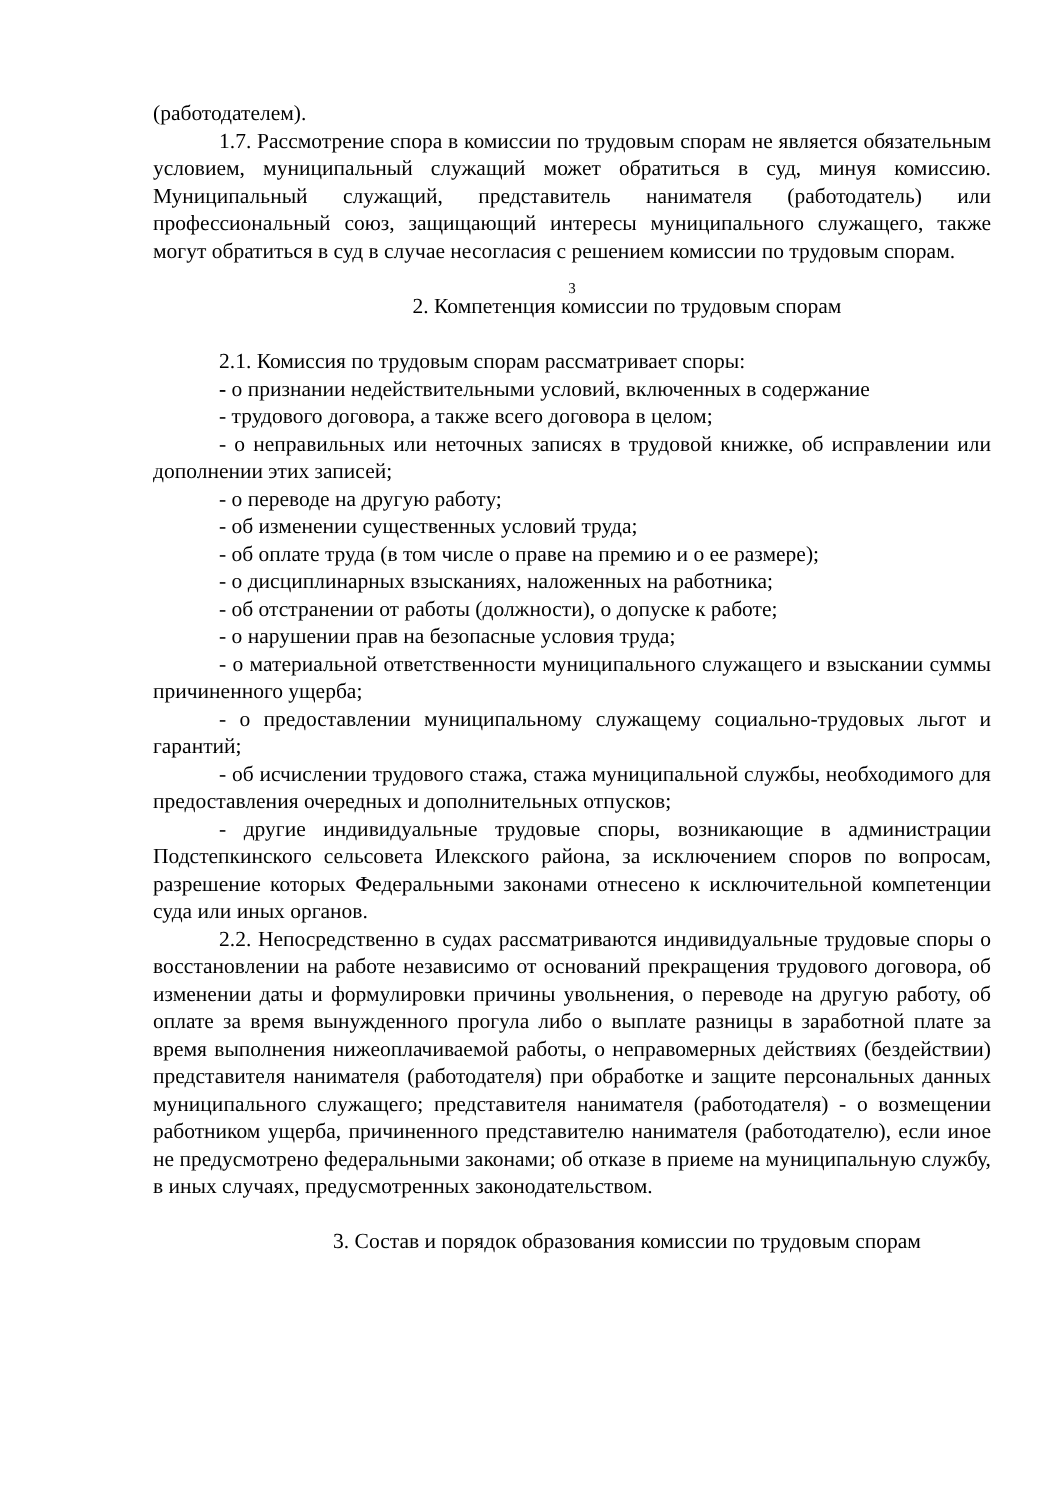(работодателем).
1.7. Рассмотрение спора в комиссии по трудовым спорам не является обязательным условием, муниципальный служащий может обратиться в суд, минуя комиссию. Муниципальный служащий, представитель нанимателя (работодатель) или профессиональный союз, защищающий интересы муниципального служащего, также могут обратиться в суд в случае несогласия с решением комиссии по трудовым спорам.
3
2. Компетенция комиссии по трудовым спорам
2.1. Комиссия по трудовым спорам рассматривает споры:
- о признании недействительными условий, включенных в содержание
- трудового договора, а также всего договора в целом;
- о неправильных или неточных записях в трудовой книжке, об исправлении или дополнении этих записей;
- о переводе на другую работу;
- об изменении существенных условий труда;
- об оплате труда (в том числе о праве на премию и о ее размере);
- о дисциплинарных взысканиях, наложенных на работника;
- об отстранении от работы (должности), о допуске к работе;
- о нарушении прав на безопасные условия труда;
- о материальной ответственности муниципального служащего и взыскании суммы причиненного ущерба;
- о предоставлении муниципальному служащему социально-трудовых льгот и гарантий;
- об исчислении трудового стажа, стажа муниципальной службы, необходимого для предоставления очередных и дополнительных отпусков;
- другие индивидуальные трудовые споры, возникающие в администрации Подстепкинского сельсовета Илекского района, за исключением споров по вопросам, разрешение которых Федеральными законами отнесено к исключительной компетенции суда или иных органов.
2.2. Непосредственно в судах рассматриваются индивидуальные трудовые споры о восстановлении на работе независимо от оснований прекращения трудового договора, об изменении даты и формулировки причины увольнения, о переводе на другую работу, об оплате за время вынужденного прогула либо о выплате разницы в заработной плате за время выполнения нижеоплачиваемой работы, о неправомерных действиях (бездействии) представителя нанимателя (работодателя) при обработке и защите персональных данных муниципального служащего; представителя нанимателя (работодателя) - о возмещении работником ущерба, причиненного представителю нанимателя (работодателю), если иное не предусмотрено федеральными законами; об отказе в приеме на муниципальную службу, в иных случаях, предусмотренных законодательством.
3. Состав и порядок образования комиссии по трудовым спорам